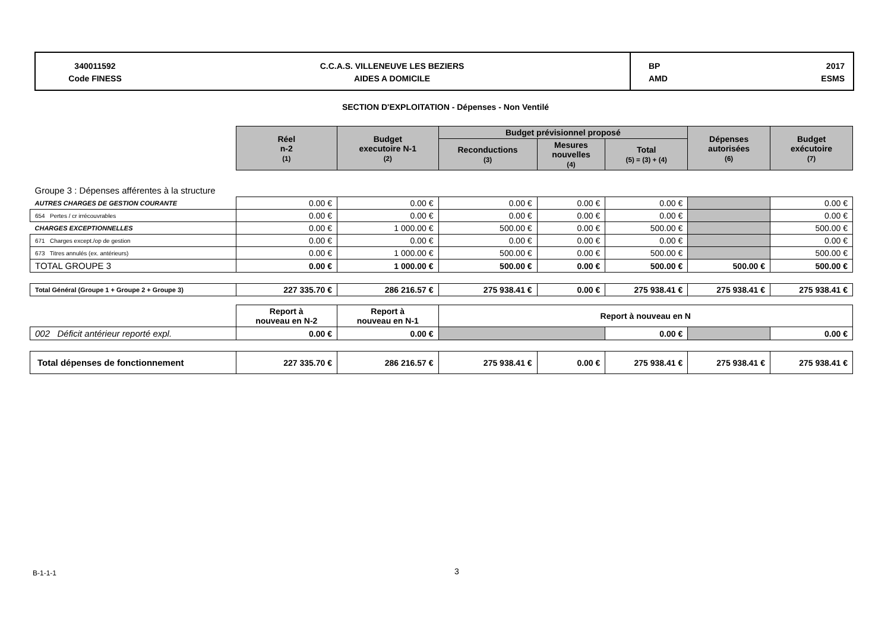340011592
Code FINESS
C.C.A.S. VILLENEUVE LES BEZIERS
AIDES A DOMICILE
BP
AMD
2017
ESMS
SECTION D'EXPLOITATION - Dépenses - Non Ventilé
| | Réel n-2 (1) | Budget executoire N-1 (2) | Budget prévisionnel proposé | | | Dépenses autorisées (6) | Budget exécutoire (7) |
| | | | Reconductions (3) | Mesures nouvelles (4) | Total (5) = (3) + (4) | | |
| Groupe 3 : Dépenses afférentes à la structure | | | | | | | |
| AUTRES CHARGES DE GESTION COURANTE | 0.00 € | 0.00 € | 0.00 € | 0.00 € | 0.00 € | | 0.00 € |
| 654 Pertes / cr irrécouvrables | 0.00 € | 0.00 € | 0.00 € | 0.00 € | 0.00 € | | 0.00 € |
| CHARGES EXCEPTIONNELLES | 0.00 € | 1 000.00 € | 500.00 € | 0.00 € | 500.00 € | | 500.00 € |
| 671 Charges except./op de gestion | 0.00 € | 0.00 € | 0.00 € | 0.00 € | 0.00 € | | 0.00 € |
| 673 Titres annulés (ex. antérieurs) | 0.00 € | 1 000.00 € | 500.00 € | 0.00 € | 500.00 € | | 500.00 € |
| TOTAL GROUPE 3 | 0.00 € | 1 000.00 € | 500.00 € | 0.00 € | 500.00 € | 500.00 € | 500.00 € |
| Total Général (Groupe 1 + Groupe 2 + Groupe 3) | 227 335.70 € | 286 216.57 € | 275 938.41 € | 0.00 € | 275 938.41 € | 275 938.41 € | 275 938.41 € |
| | Report à nouveau en N-2 | Report à nouveau en N-1 | Report à nouveau en N | | | | |
| 002 Déficit antérieur reporté expl. | 0.00 € | 0.00 € | | | 0.00 € | | 0.00 € |
| Total dépenses de fonctionnement | 227 335.70 € | 286 216.57 € | 275 938.41 € | 0.00 € | 275 938.41 € | 275 938.41 € | 275 938.41 € |
B-1-1-1 3